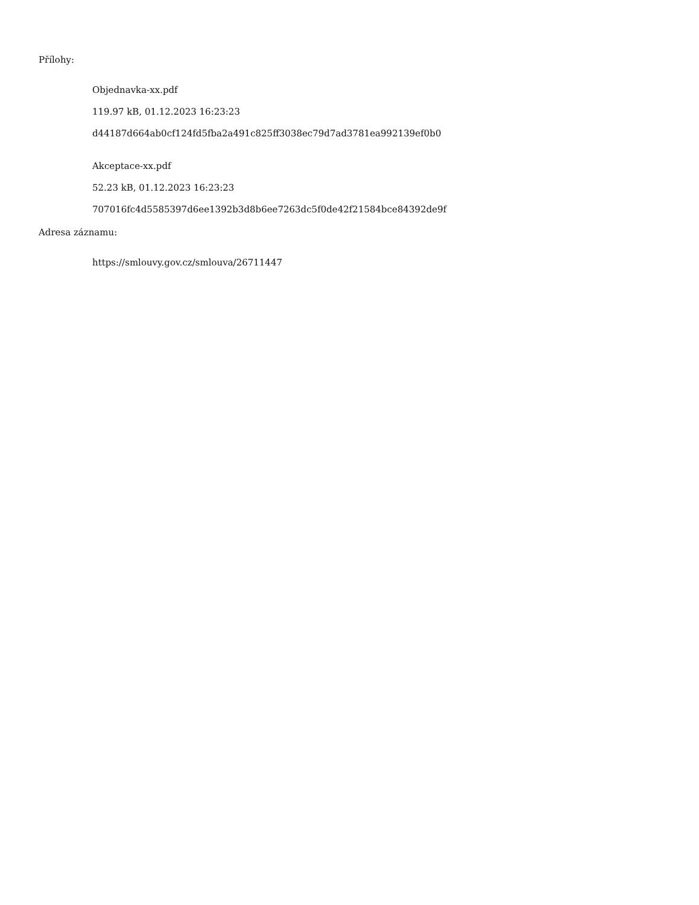Přílohy:
Objednavka-xx.pdf
119.97 kB, 01.12.2023 16:23:23
d44187d664ab0cf124fd5fba2a491c825ff3038ec79d7ad3781ea992139ef0b0
Akceptace-xx.pdf
52.23 kB, 01.12.2023 16:23:23
707016fc4d5585397d6ee1392b3d8b6ee7263dc5f0de42f21584bce84392de9f
Adresa záznamu:
https://smlouvy.gov.cz/smlouva/26711447